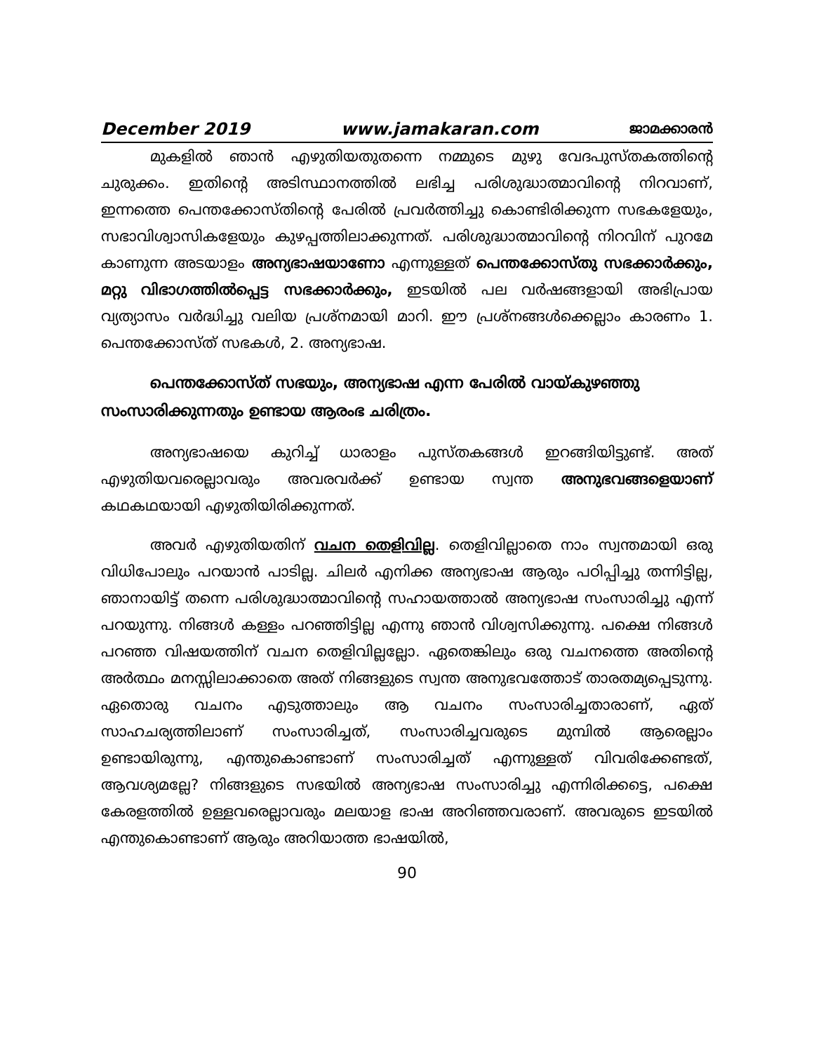December 2019 www.jamakaran.com ജാമക്കാരൻ
മുകളിൽ ഞാൻ എഴുതിയതുതന്നെ നമ്മുടെ മുഴു വേദപുസ്തകത്തിന്റെ ചുരുക്കം. ഇതിന്റെ അടിസ്ഥാനത്തിൽ ലഭിച്ച പരിശുദ്ധാത്മാവിന്റെ നിറവാണ്, ഇന്നത്തെ പെന്തക്കോസ്തിന്റെ പേരിൽ പ്രവർത്തിച്ചു കൊണ്ടിരിക്കുന്ന സഭകളേയും, സഭാവിശ്വാസികളേയും കുഴപ്പത്തിലാക്കുന്നത്. പരിശുദ്ധാത്മാവിന്റെ നിറവിന് പുറമേ കാണുന്ന അടയാളം അന്യഭാഷയാണോ എന്നുള്ളത് പെന്തക്കോസ്തു സഭക്കാർക്കും, മറ്റു വിഭാഗത്തിൽപ്പെട്ട സഭക്കാർക്കും, ഇടയിൽ പല വർഷങ്ങളായി അഭിപ്രായ വ്യത്യാസം വർദ്ധിച്ചു വലിയ പ്രശ്നമായി മാറി. ഈ പ്രശ്നങ്ങൾക്കെല്ലാം കാരണം 1. പെന്തക്കോസ്ത് സഭകൾ, 2. അന്യഭാഷ.
പെന്തക്കോസ്ത് സഭയും, അന്യഭാഷ എന്ന പേരിൽ വായ്കുഴഞ്ഞു സംസാരിക്കുന്നതും ഉണ്ടായ ആരംഭ ചരിത്രം.
അന്യഭാഷയെ കുറിച്ച് ധാരാളം പുസ്തകങ്ങൾ ഇറങ്ങിയിട്ടുണ്ട്. അത് എഴുതിയവരെല്ലാവരും അവരവർക്ക് ഉണ്ടായ സ്വന്ത അനുഭവങ്ങളെയാണ് കഥകഥയായി എഴുതിയിരിക്കുന്നത്.
അവർ എഴുതിയതിന് വചന തെളിവില്ല. തെളിവില്ലാതെ നാം സ്വന്തമായി ഒരു വിധിപോലും പറയാൻ പാടില്ല. ചിലർ എനിക്ക അന്യഭാഷ ആരും പഠിപ്പിച്ചു തന്നിട്ടില്ല, ഞാനായിട്ട് തന്നെ പരിശുദ്ധാത്മാവിന്റെ സഹായത്താൽ അന്യഭാഷ സംസാരിച്ചു എന്ന് പറയുന്നു. നിങ്ങൾ കള്ളം പറഞ്ഞിട്ടില്ല എന്നു ഞാൻ വിശ്വസിക്കുന്നു. പക്ഷെ നിങ്ങൾ പറഞ്ഞ വിഷയത്തിന് വചന തെളിവില്ലല്ലോ. ഏതെങ്കിലും ഒരു വചനത്തെ അതിന്റെ അർത്ഥം മനസ്സിലാക്കാതെ അത് നിങ്ങളുടെ സ്വന്ത അനുഭവത്തോട് താരതമ്യപ്പെടുന്നു. ഏതൊരു വചനം എടുത്താലും ആ വചനം സംസാരിച്ചതാരാണ്, ഏത് സാഹചര്യത്തിലാണ് സംസാരിച്ചത്, സംസാരിച്ചവരുടെ മുമ്പിൽ ആരെല്ലാം ഉണ്ടായിരുന്നു, എന്തുകൊണ്ടാണ് സംസാരിച്ചത് എന്നുള്ളത് വിവരിക്കേണ്ടത്, ആവശ്യമല്ലേ? നിങ്ങളുടെ സഭയിൽ അന്യഭാഷ സംസാരിച്ചു എന്നിരിക്കട്ടെ, പക്ഷെ കേരളത്തിൽ ഉള്ളവരെല്ലാവരും മലയാള ഭാഷ അറിഞ്ഞവരാണ്. അവരുടെ ഇടയിൽ എന്തുകൊണ്ടാണ് ആരും അറിയാത്ത ഭാഷയിൽ,
90